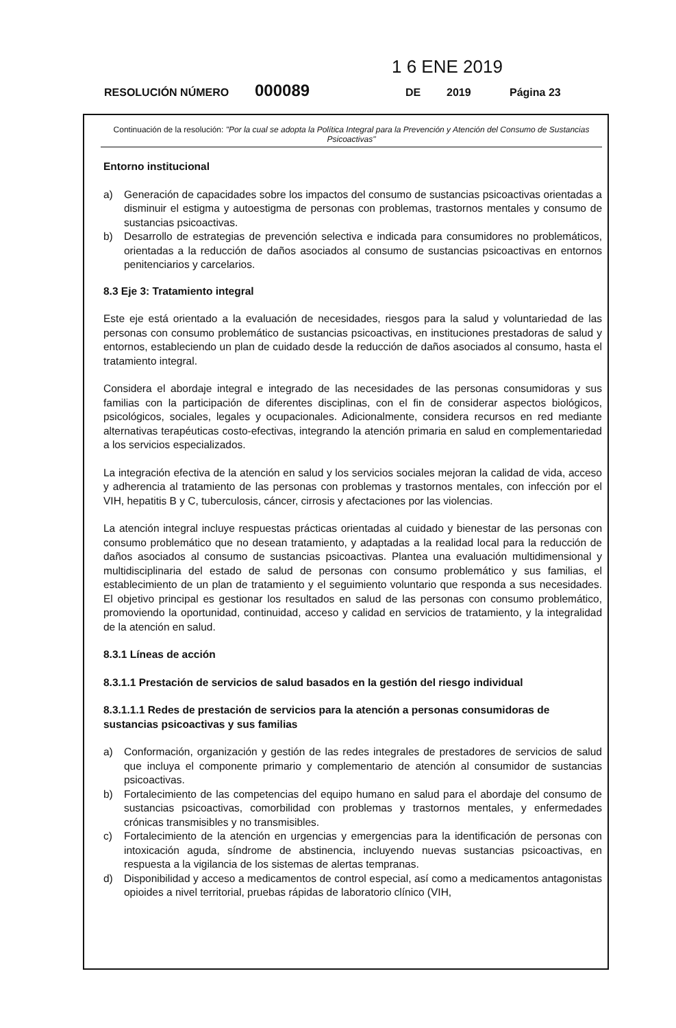1 6 ENE 2019
RESOLUCIÓN NÚMERO 000089 DE 2019 Página 23
Continuación de la resolución: "Por la cual se adopta la Política Integral para la Prevención y Atención del Consumo de Sustancias Psicoactivas"
Entorno institucional
a) Generación de capacidades sobre los impactos del consumo de sustancias psicoactivas orientadas a disminuir el estigma y autoestigma de personas con problemas, trastornos mentales y consumo de sustancias psicoactivas.
b) Desarrollo de estrategias de prevención selectiva e indicada para consumidores no problemáticos, orientadas a la reducción de daños asociados al consumo de sustancias psicoactivas en entornos penitenciarios y carcelarios.
8.3 Eje 3: Tratamiento integral
Este eje está orientado a la evaluación de necesidades, riesgos para la salud y voluntariedad de las personas con consumo problemático de sustancias psicoactivas, en instituciones prestadoras de salud y entornos, estableciendo un plan de cuidado desde la reducción de daños asociados al consumo, hasta el tratamiento integral.
Considera el abordaje integral e integrado de las necesidades de las personas consumidoras y sus familias con la participación de diferentes disciplinas, con el fin de considerar aspectos biológicos, psicológicos, sociales, legales y ocupacionales. Adicionalmente, considera recursos en red mediante alternativas terapéuticas costo-efectivas, integrando la atención primaria en salud en complementariedad a los servicios especializados.
La integración efectiva de la atención en salud y los servicios sociales mejoran la calidad de vida, acceso y adherencia al tratamiento de las personas con problemas y trastornos mentales, con infección por el VIH, hepatitis B y C, tuberculosis, cáncer, cirrosis y afectaciones por las violencias.
La atención integral incluye respuestas prácticas orientadas al cuidado y bienestar de las personas con consumo problemático que no desean tratamiento, y adaptadas a la realidad local para la reducción de daños asociados al consumo de sustancias psicoactivas. Plantea una evaluación multidimensional y multidisciplinaria del estado de salud de personas con consumo problemático y sus familias, el establecimiento de un plan de tratamiento y el seguimiento voluntario que responda a sus necesidades. El objetivo principal es gestionar los resultados en salud de las personas con consumo problemático, promoviendo la oportunidad, continuidad, acceso y calidad en servicios de tratamiento, y la integralidad de la atención en salud.
8.3.1 Líneas de acción
8.3.1.1 Prestación de servicios de salud basados en la gestión del riesgo individual
8.3.1.1.1 Redes de prestación de servicios para la atención a personas consumidoras de sustancias psicoactivas y sus familias
a) Conformación, organización y gestión de las redes integrales de prestadores de servicios de salud que incluya el componente primario y complementario de atención al consumidor de sustancias psicoactivas.
b) Fortalecimiento de las competencias del equipo humano en salud para el abordaje del consumo de sustancias psicoactivas, comorbilidad con problemas y trastornos mentales, y enfermedades crónicas transmisibles y no transmisibles.
c) Fortalecimiento de la atención en urgencias y emergencias para la identificación de personas con intoxicación aguda, síndrome de abstinencia, incluyendo nuevas sustancias psicoactivas, en respuesta a la vigilancia de los sistemas de alertas tempranas.
d) Disponibilidad y acceso a medicamentos de control especial, así como a medicamentos antagonistas opioides a nivel territorial, pruebas rápidas de laboratorio clínico (VIH,